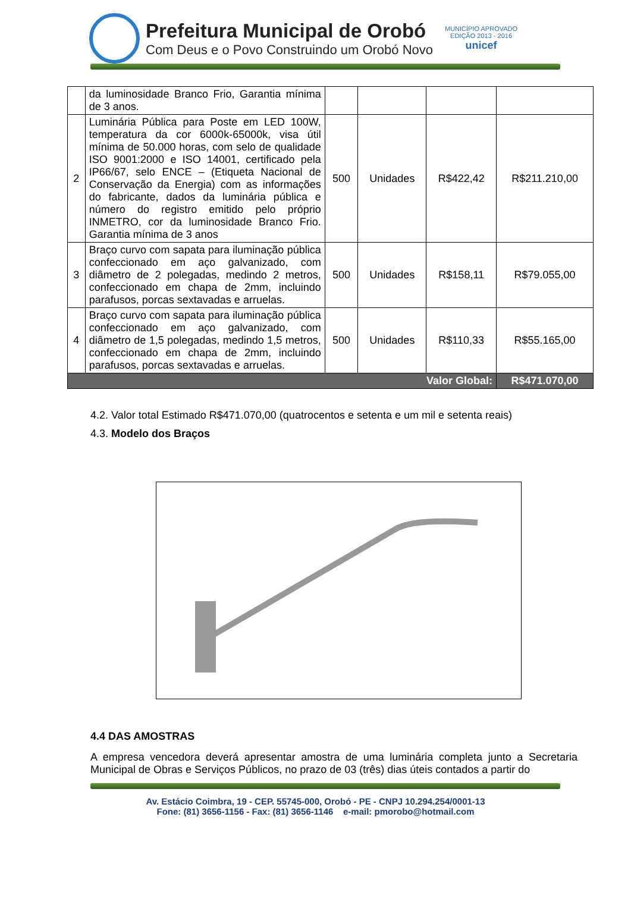Prefeitura Municipal de Orobó
Com Deus e o Povo Construindo um Orobó Novo
MUNICÍPIO APROVADO
EDIÇÃO 2013 - 2016
unicef
| | da luminosidade Branco Frio, Garantia mínima de 3 anos. | | | | |
| 2 | Luminária Pública para Poste em LED 100W, temperatura da cor 6000k-65000k, visa útil mínima de 50.000 horas, com selo de qualidade ISO 9001:2000 e ISO 14001, certificado pela IP66/67, selo ENCE – (Etiqueta Nacional de Conservação da Energia) com as informações do fabricante, dados da luminária pública e número do registro emitido pelo próprio INMETRO, cor da luminosidade Branco Frio. Garantia mínima de 3 anos | 500 | Unidades | R$422,42 | R$211.210,00 |
| 3 | Braço curvo com sapata para iluminação pública confeccionado em aço galvanizado, com diâmetro de 2 polegadas, medindo 2 metros, confeccionado em chapa de 2mm, incluindo parafusos, porcas sextavadas e arruelas. | 500 | Unidades | R$158,11 | R$79.055,00 |
| 4 | Braço curvo com sapata para iluminação pública confeccionado em aço galvanizado, com diâmetro de 1,5 polegadas, medindo 1,5 metros, confeccionado em chapa de 2mm, incluindo parafusos, porcas sextavadas e arruelas. | 500 | Unidades | R$110,33 | R$55.165,00 |
| Valor Global: | | | | | R$471.070,00 |
4.2. Valor total Estimado R$471.070,00 (quatrocentos e setenta e um mil e setenta reais)
4.3. Modelo dos Braços
4.4 DAS AMOSTRAS
A empresa vencedora deverá apresentar amostra de uma luminária completa junto a Secretaria Municipal de Obras e Serviços Públicos, no prazo de 03 (três) dias úteis contados a partir do
Av. Estácio Coimbra, 19 - CEP. 55745-000, Orobó - PE - CNPJ 10.294.254/0001-13
Fone: (81) 3656-1156 - Fax: (81) 3656-1146 e-mail: pmorobo@hotmail.com